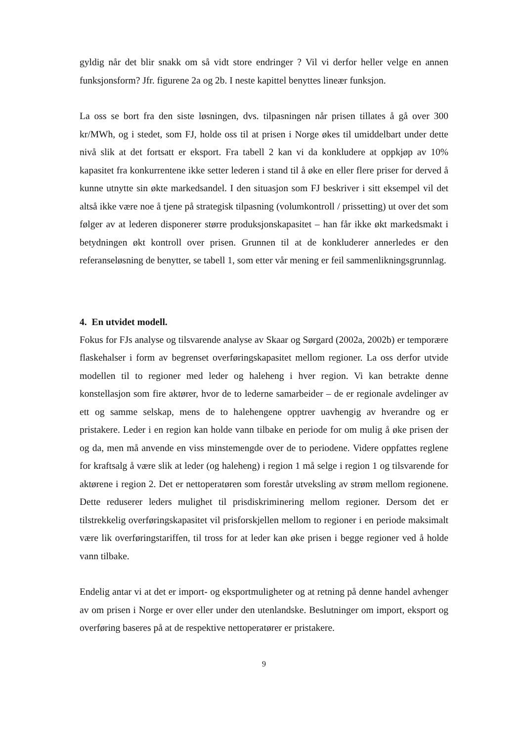gyldig når det blir snakk om så vidt store endringer ? Vil vi derfor heller velge en annen funksjonsform? Jfr. figurene 2a og 2b. I neste kapittel benyttes lineær funksjon.
La oss se bort fra den siste løsningen, dvs. tilpasningen når prisen tillates å gå over 300 kr/MWh, og i stedet, som FJ, holde oss til at prisen i Norge økes til umiddelbart under dette nivå slik at det fortsatt er eksport. Fra tabell 2 kan vi da konkludere at oppkjøp av 10% kapasitet fra konkurrentene ikke setter lederen i stand til å øke en eller flere priser for derved å kunne utnytte sin økte markedsandel. I den situasjon som FJ beskriver i sitt eksempel vil det altså ikke være noe å tjene på strategisk tilpasning (volumkontroll / prissetting) ut over det som følger av at lederen disponerer større produksjonskapasitet – han får ikke økt markedsmakt i betydningen økt kontroll over prisen. Grunnen til at de konkluderer annerledes er den referanseløsning de benytter, se tabell 1, som etter vår mening er feil sammenlikningsgrunnlag.
4. En utvidet modell.
Fokus for FJs analyse og tilsvarende analyse av Skaar og Sørgard (2002a, 2002b) er temporære flaskehalser i form av begrenset overføringskapasitet mellom regioner. La oss derfor utvide modellen til to regioner med leder og haleheng i hver region. Vi kan betrakte denne konstellasjon som fire aktører, hvor de to lederne samarbeider – de er regionale avdelinger av ett og samme selskap, mens de to halehengene opptrer uavhengig av hverandre og er pristakere. Leder i en region kan holde vann tilbake en periode for om mulig å øke prisen der og da, men må anvende en viss minstemengde over de to periodene. Videre oppfattes reglene for kraftsalg å være slik at leder (og haleheng) i region 1 må selge i region 1 og tilsvarende for aktørene i region 2. Det er nettoperatøren som forestår utveksling av strøm mellom regionene. Dette reduserer leders mulighet til prisdiskriminering mellom regioner. Dersom det er tilstrekkelig overføringskapasitet vil prisforskjellen mellom to regioner i en periode maksimalt være lik overføringstariffen, til tross for at leder kan øke prisen i begge regioner ved å holde vann tilbake.
Endelig antar vi at det er import- og eksportmuligheter og at retning på denne handel avhenger av om prisen i Norge er over eller under den utenlandske. Beslutninger om import, eksport og overføring baseres på at de respektive nettoperatører er pristakere.
9